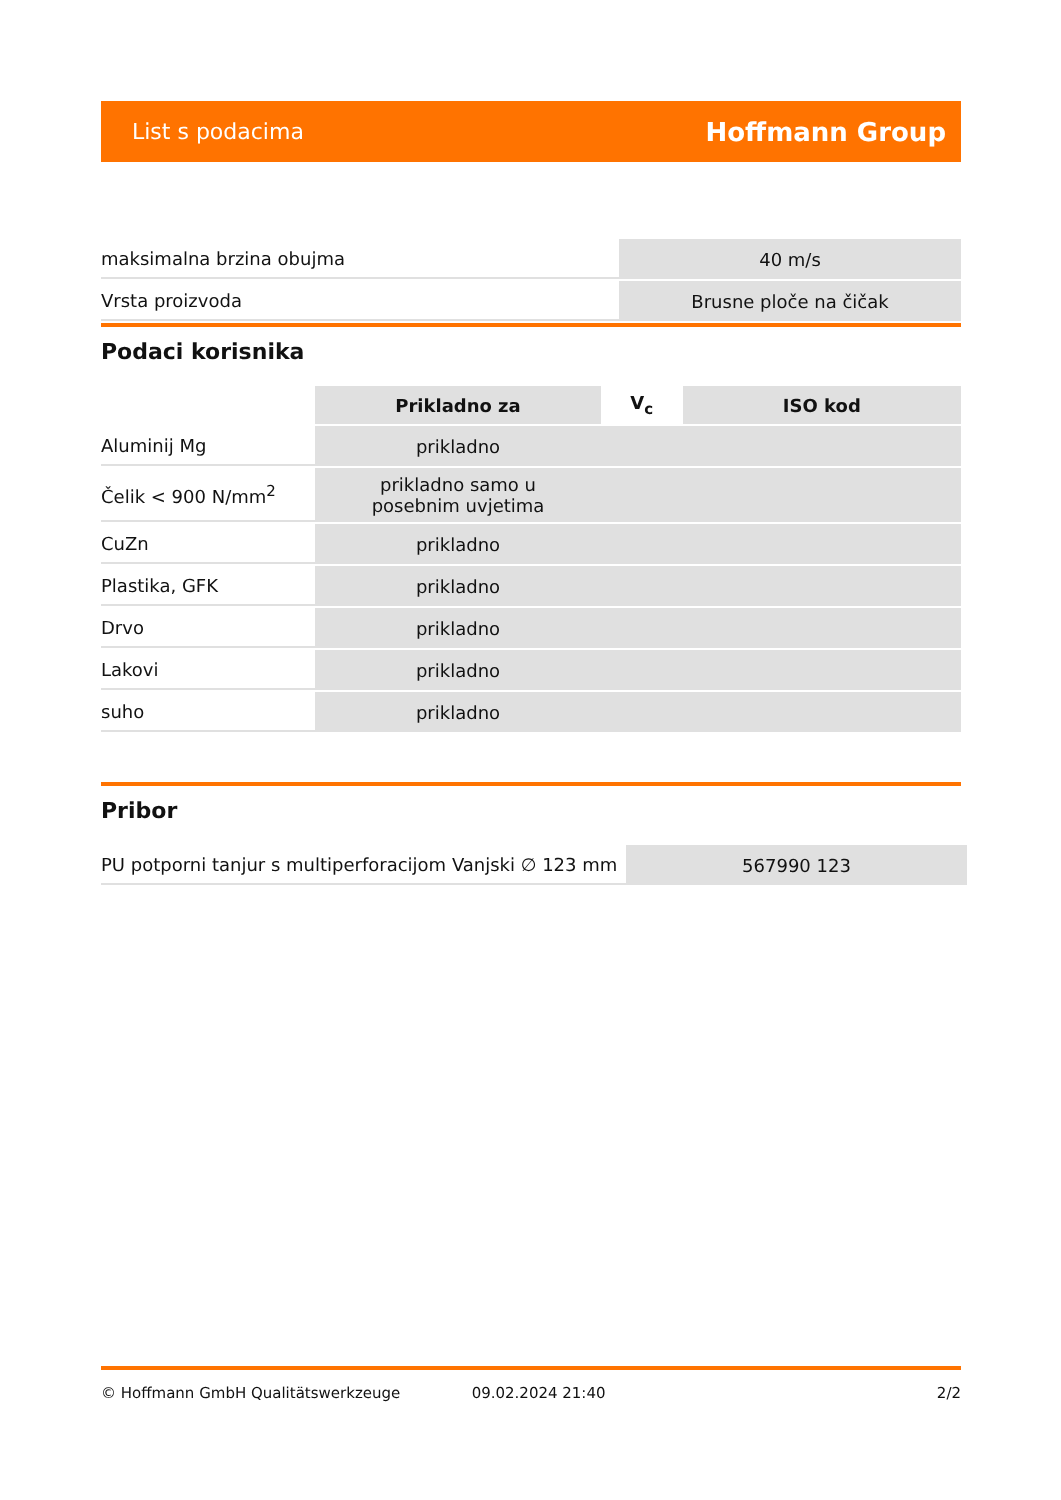List s podacima Hoffmann Group
| maksimalna brzina obujma | 40 m/s |
| Vrsta proizvoda | Brusne ploče na čičak |
Podaci korisnika
| | Prikladno za | V<sub>c</sub> | ISO kod |
| --- | --- | --- | --- |
| Aluminij Mg | prikladno | | |
| Čelik < 900 N/mm<sup>2</sup> | prikladno samo u posebnim uvjetima | | |
| CuZn | prikladno | | |
| Plastika, GFK | prikladno | | |
| Drvo | prikladno | | |
| Lakovi | prikladno | | |
| suho | prikladno | | |
Pribor
| PU potporni tanjur s multiperforacijom Vanjski ∅ 123 mm | 567990 123 |
© Hoffmann GmbH Qualitätswerkzeuge 09.02.2024 21:40 2/2